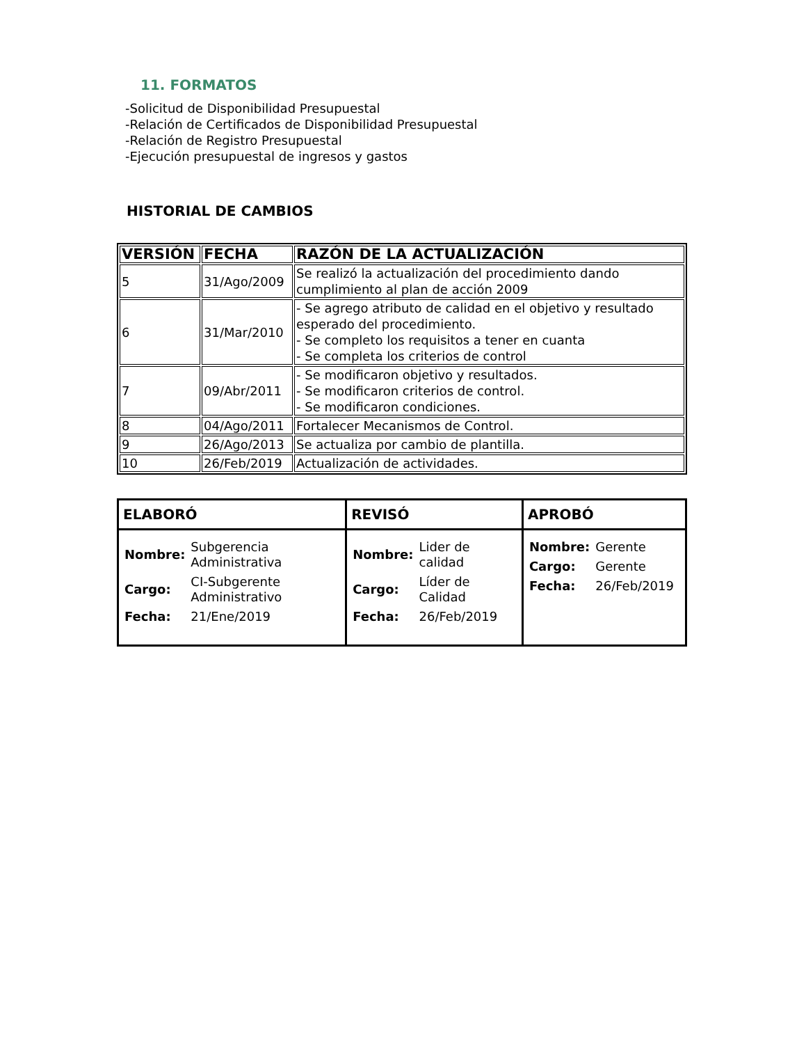11. FORMATOS
-Solicitud de Disponibilidad Presupuestal
-Relación de Certificados de Disponibilidad Presupuestal
-Relación de Registro Presupuestal
-Ejecución presupuestal de ingresos y gastos
HISTORIAL DE CAMBIOS
| VERSIÓN | FECHA | RAZÓN DE LA ACTUALIZACIÓN |
| --- | --- | --- |
| 5 | 31/Ago/2009 | Se realizó la actualización del procedimiento dando cumplimiento al plan de acción 2009 |
| 6 | 31/Mar/2010 | - Se agrego atributo de calidad en el objetivo y resultado esperado del procedimiento. - Se completo los requisitos a tener en cuanta - Se completa los criterios de control |
| 7 | 09/Abr/2011 | - Se modificaron objetivo y resultados. - Se modificaron criterios de control. - Se modificaron condiciones. |
| 8 | 04/Ago/2011 | Fortalecer Mecanismos de Control. |
| 9 | 26/Ago/2013 | Se actualiza por cambio de plantilla. |
| 10 | 26/Feb/2019 | Actualización de actividades. |
| ELABORÓ | REVISÓ | APROBÓ |
| --- | --- | --- |
| / Nombre: / Subgerencia Administrativa / / Cargo: / CI-Subgerente Administrativo / / Fecha: / 21/Ene/2019 / | / Nombre: / Lider de calidad / / Cargo: / Líder de Calidad / / Fecha: / 26/Feb/2019 / | / Nombre: / Gerente / / Cargo: / Gerente / / Fecha: / 26/Feb/2019 / |